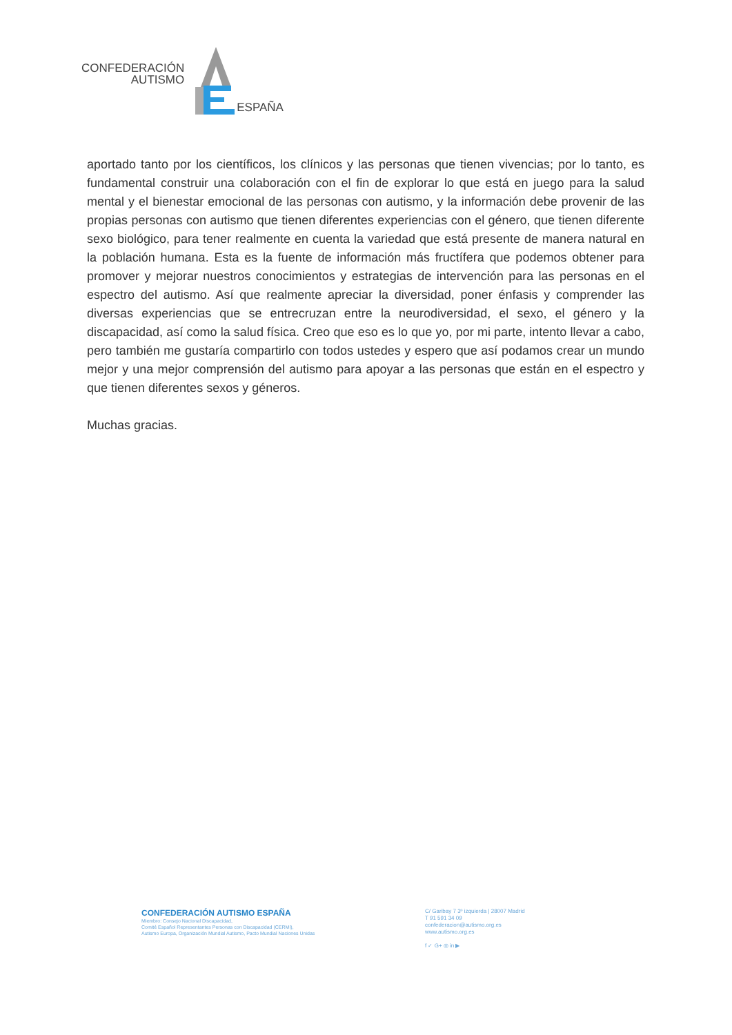CONFEDERACIÓN
AUTISMO
ESPAÑA
aportado tanto por los científicos, los clínicos y las personas que tienen vivencias; por lo tanto, es fundamental construir una colaboración con el fin de explorar lo que está en juego para la salud mental y el bienestar emocional de las personas con autismo, y la información debe provenir de las propias personas con autismo que tienen diferentes experiencias con el género, que tienen diferente sexo biológico, para tener realmente en cuenta la variedad que está presente de manera natural en la población humana. Esta es la fuente de información más fructífera que podemos obtener para promover y mejorar nuestros conocimientos y estrategias de intervención para las personas en el espectro del autismo. Así que realmente apreciar la diversidad, poner énfasis y comprender las diversas experiencias que se entrecruzan entre la neurodiversidad, el sexo, el género y la discapacidad, así como la salud física. Creo que eso es lo que yo, por mi parte, intento llevar a cabo, pero también me gustaría compartirlo con todos ustedes y espero que así podamos crear un mundo mejor y una mejor comprensión del autismo para apoyar a las personas que están en el espectro y que tienen diferentes sexos y géneros.
Muchas gracias.
CONFEDERACIÓN AUTISMO ESPAÑA
Miembro: Consejo Nacional Discapacidad,
Comité Español Representantes Personas con Discapacidad (CERMI),
Autismo Europa, Organización Mundial Autismo, Pacto Mundial Naciones Unidas
C/ Garibay 7 3º izquierda | 28007 Madrid
T 91 591 34 09
confederacion@autismo.org.es
www.autismo.org.es
f ✓ G+ ◎ in ▶